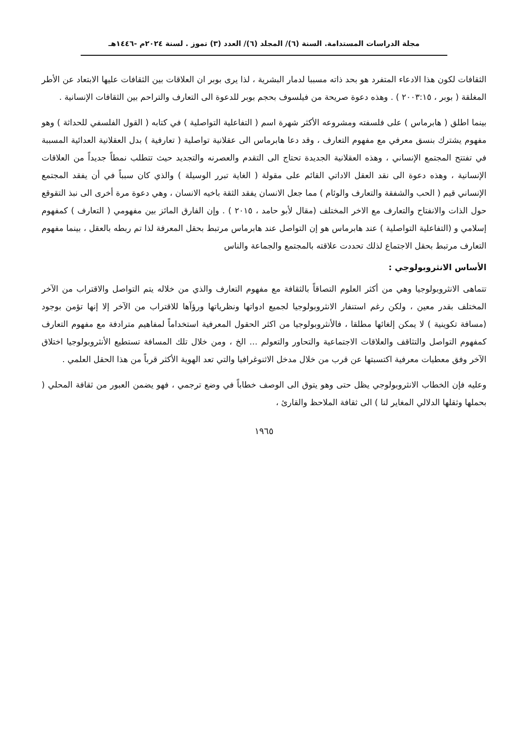مجلة الدراسات المستدامة. السنة (٦)/ المجلد (٦)/ العدد (٣) تموز . لسنة ٢٠٢٤م -١٤٤٦هـ
الثقافات لكون هذا الادعاء المتفرد هو بحد ذاته مسببا لدمار البشرية ، لذا يرى بوبر ان العلاقات بين الثقافات عليها الابتعاد عن الأطر المغلقة ( بوبر ، ٢٠٠٣:١٥ ) . وهذه دعوة صريحة من فيلسوف بحجم بوبر للدعوة الى التعارف والتراحم بين الثقافات الإنسانية .
بينما اطلق ( هابرماس ) على فلسفته ومشروعه الأكثر شهرة اسم ( التفاعلية التواصلية ) في كتابه ( القول الفلسفي للحداثة ) وهو مفهوم يشترك بنسق معرفي مع مفهوم التعارف ، وقد دعا هابرماس الى عقلانية تواصلية ( تعارفية ) بدل العقلانية العدائية المسببة في تفتتح المجتمع الإنساني ، وهذه العقلانية الجديدة تحتاج الى التقدم والعصرنه والتجديد حيث تتطلب نمطاً جديداً من العلاقات الإنسانية ، وهذه دعوة الى نقد العقل الاداتي القائم على مقولة ( الغاية تبرر الوسيلة ) والذي كان سبباً في أن يفقد المجتمع الإنساني قيم ( الحب والشفقة والتعارف والوئام ) مما جعل الانسان يفقد الثقة باخيه الانسان ، وهي دعوة مرة أخرى الى نبذ التقوقع حول الذات والانفتاح والتعارف مع الاخر المختلف (مقال لأبو حامد ، ٢٠١٥ ) . وإن الفارق المائز بين مفهومي ( التعارف ) كمفهوم إسلامي و (التفاعلية التواصلية ) عند هابرماس هو إن التواصل عند هابرماس مرتبط بحقل المعرفة لذا تم ربطه بالعقل ، بينما مفهوم التعارف مرتبط بحقل الاجتماع لذلك تحددت علاقته بالمجتمع والجماعة والناس
الأساس الانثروبولوجي :
تتماهى الانثروبولوجيا وهي من أكثر العلوم التصاقاً بالثقافة مع مفهوم التعارف والذي من خلاله يتم التواصل والاقتراب من الآخر المختلف بقدر معين ، ولكن رغم استنفار الانثروبولوجيا لجميع ادواتها ونظرياتها ورؤآها للاقتراب من الآخر إلا إنها تؤمن بوجود (مسافة تكوينية ) لا يمكن إلغائها مطلقا ، فالأنثروبولوجيا من اكثر الحقول المعرفية استخداماً لمفاهيم مترادفة مع مفهوم التعارف كمفهوم التواصل والتثاقف والعلاقات الاجتماعية والتحاور والتعولم ... الخ ، ومن خلال تلك المسافة تستطيع الأنثروبولوجيا اختلاق الآخر وفق معطيات معرفية اكتسبتها عن قرب من خلال مدخل الاثنوغرافيا والتي تعد الهوية الأكثر قرباً من هذا الحقل العلمي .
وعليه فإن الخطاب الانثروبولوجي يظل حتى وهو يتوق الى الوصف خطاباً في وضع ترجمي ، فهو يضمن العبور من ثقافة المحلي ( بحملها وثقلها الدلالي المغاير لنا ) الى ثقافة الملاحظ والقارئ ،
١٩٦٥